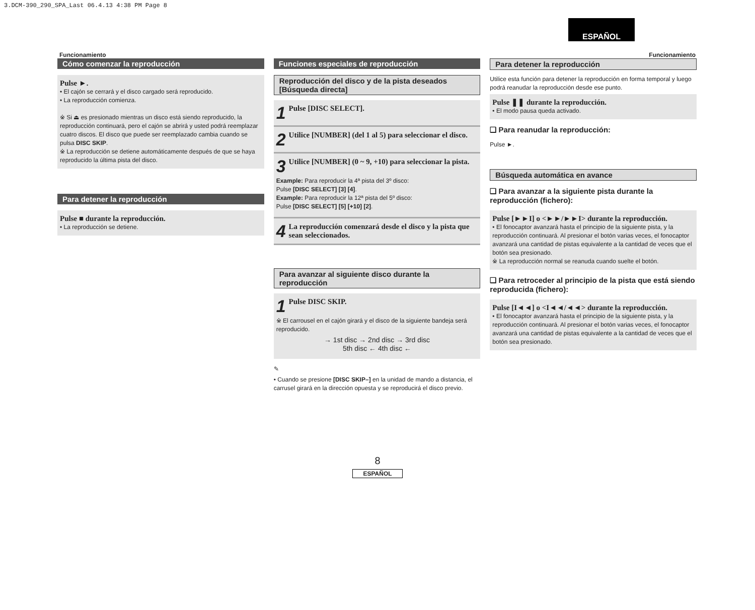3.DCM-390_290_SPA_Last 06.4.13 4:38 PM Page 8
ESPAÑOL
Funcionamiento Funcionamiento
Cómo comenzar la reproducción
Pulse ►.
• El cajón se cerrará y el disco cargado será reproducido.
• La reproducción comienza.
※ Si ⏏ es presionado mientras un disco está siendo reproducido, la reproducción continuará, pero el cajón se abrirá y usted podrá reemplazar cuatro discos. El disco que puede ser reemplazado cambia cuando se pulsa DISC SKIP.
※ La reproducción se detiene automáticamente después de que se haya reproducido la última pista del disco.
Para detener la reproducción
Pulse ■ durante la reproducción.
• La reproducción se detiene.
Funciones especiales de reproducción
Reproducción del disco y de la pista deseados [Búsqueda directa]
1 Pulse [DISC SELECT].
2 Utilice [NUMBER] (del 1 al 5) para seleccionar el disco.
3 Utilice [NUMBER] (0 ~ 9, +10) para seleccionar la pista.
Example: Para reproducir la 4ª pista del 3º disco:
Pulse [DISC SELECT] [3] [4].
Example: Para reproducir la 12ª pista del 5º disco:
Pulse [DISC SELECT] [5] [+10] [2].
4 La reproducción comenzará desde el disco y la pista que sean seleccionados.
Para avanzar al siguiente disco durante la reproducción
1 Pulse DISC SKIP.
※ El carrousel en el cajón girará y el disco de la siguiente bandeja será reproducido.
→ 1st disc → 2nd disc → 3rd disc
5th disc ← 4th disc ←
✎
• Cuando se presione [DISC SKIP–] en la unidad de mando a distancia, el carrusel girará en la dirección opuesta y se reproducirá el disco previo.
Para detener la reproducción
Utilice esta función para detener la reproducción en forma temporal y luego podrá reanudar la reproducción desde ese punto.
Pulse ❚❚ durante la reproducción.
• El modo pausa queda activado.
❑ Para reanudar la reproducción:
Pulse ►.
Búsqueda automática en avance
❑ Para avanzar a la siguiente pista durante la reproducción (fichero):
Pulse [►►I] o <►►/►►I> durante la reproducción.
• El fonocaptor avanzará hasta el principio de la siguiente pista, y la reproducción continuará. Al presionar el botón varias veces, el fonocaptor avanzará una cantidad de pistas equivalente a la cantidad de veces que el botón sea presionado.
※ La reproducción normal se reanuda cuando suelte el botón.
❑ Para retroceder al principio de la pista que está siendo reproducida (fichero):
Pulse [I◄◄] o <I◄◄/◄◄> durante la reproducción.
• El fonocaptor avanzará hasta el principio de la siguiente pista, y la reproducción continuará. Al presionar el botón varias veces, el fonocaptor avanzará una cantidad de pistas equivalente a la cantidad de veces que el botón sea presionado.
8
ESPAÑOL